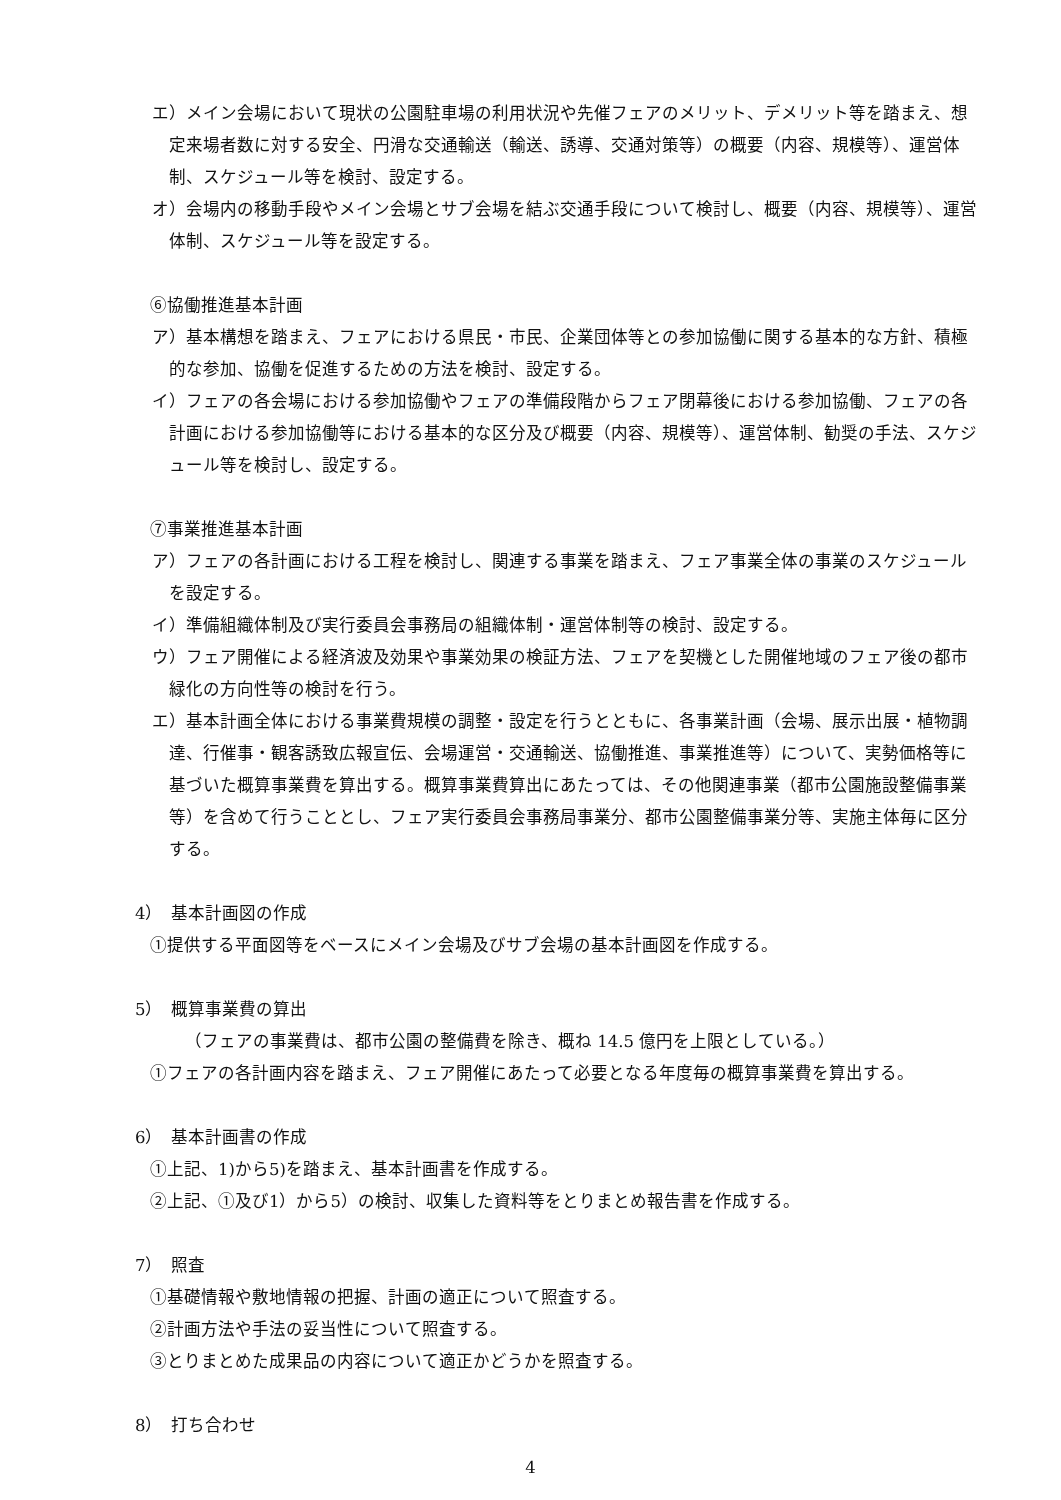エ）メイン会場において現状の公園駐車場の利用状況や先催フェアのメリット、デメリット等を踏まえ、想定来場者数に対する安全、円滑な交通輸送（輸送、誘導、交通対策等）の概要（内容、規模等）、運営体制、スケジュール等を検討、設定する。
オ）会場内の移動手段やメイン会場とサブ会場を結ぶ交通手段について検討し、概要（内容、規模等）、運営体制、スケジュール等を設定する。
⑥協働推進基本計画
ア）基本構想を踏まえ、フェアにおける県民・市民、企業団体等との参加協働に関する基本的な方針、積極的な参加、協働を促進するための方法を検討、設定する。
イ）フェアの各会場における参加協働やフェアの準備段階からフェア閉幕後における参加協働、フェアの各計画における参加協働等における基本的な区分及び概要（内容、規模等）、運営体制、勧奨の手法、スケジュール等を検討し、設定する。
⑦事業推進基本計画
ア）フェアの各計画における工程を検討し、関連する事業を踏まえ、フェア事業全体の事業のスケジュールを設定する。
イ）準備組織体制及び実行委員会事務局の組織体制・運営体制等の検討、設定する。
ウ）フェア開催による経済波及効果や事業効果の検証方法、フェアを契機とした開催地域のフェア後の都市緑化の方向性等の検討を行う。
エ）基本計画全体における事業費規模の調整・設定を行うとともに、各事業計画（会場、展示出展・植物調達、行催事・観客誘致広報宣伝、会場運営・交通輸送、協働推進、事業推進等）について、実勢価格等に基づいた概算事業費を算出する。概算事業費算出にあたっては、その他関連事業（都市公園施設整備事業等）を含めて行うこととし、フェア実行委員会事務局事業分、都市公園整備事業分等、実施主体毎に区分する。
4）　基本計画図の作成
①提供する平面図等をベースにメイン会場及びサブ会場の基本計画図を作成する。
5）　概算事業費の算出
（フェアの事業費は、都市公園の整備費を除き、概ね 14.5 億円を上限としている。）
①フェアの各計画内容を踏まえ、フェア開催にあたって必要となる年度毎の概算事業費を算出する。
6）　基本計画書の作成
①上記、1)から5)を踏まえ、基本計画書を作成する。
②上記、①及び1）から5）の検討、収集した資料等をとりまとめ報告書を作成する。
7）　照査
①基礎情報や敷地情報の把握、計画の適正について照査する。
②計画方法や手法の妥当性について照査する。
③とりまとめた成果品の内容について適正かどうかを照査する。
8）　打ち合わせ
4